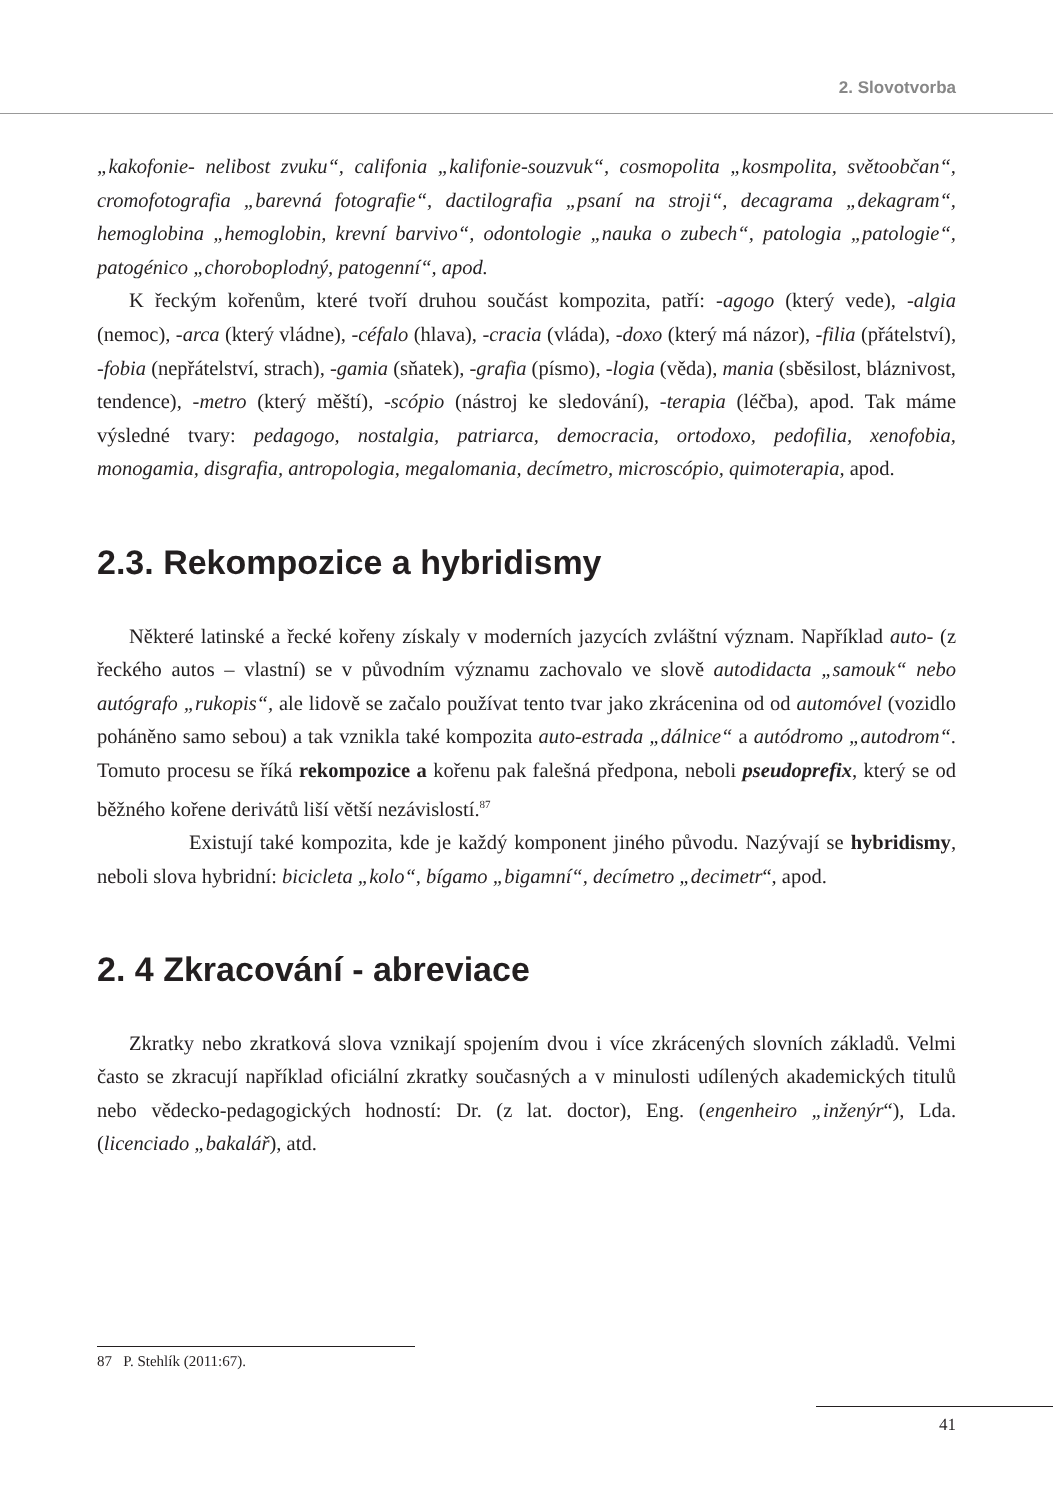2. Slovotvorba
„kakofonie- nelibost zvuku“, califonia „kalifonie-souzvuk“, cosmopolita „kosmpolita, světoobčan“, cromofotografia „barevná fotografie“, dactilografia „psaní na stroji“, decagrama „dekagram“, hemoglobina „hemoglobin, krevní barvivo“, odontologie „nauka o zubech“, patologia „patologie“, patogénico „choroboplodný, patogenní“, apod.
K řeckým kořenům, které tvoří druhou součást kompozita, patří: -agogo (který vede), -algia (nemoc), -arca (který vládne), -céfalo (hlava), -cracia (vláda), -doxo (který má názor), -filia (přátelství), -fobia (nepřátelství, strach), -gamia (sňatek), -grafia (písmo), -logia (věda), mania (sběsilost, bláznivost, tendence), -metro (který měští), -scópio (nástroj ke sledování), -terapia (léčba), apod. Tak máme výsledné tvary: pedagogo, nostalgia, patriarca, democracia, ortodoxo, pedofilia, xenofobia, monogamia, disgrafia, antropologia, megalomania, decímetro, microscópio, quimoterapia, apod.
2.3. Rekompozice a hybridismy
Některé latinské a řecké kořeny získaly v moderních jazycích zvláštní význam. Například auto- (z řeckého autos – vlastní) se v původním významu zachovalo ve slově autodidacta „samouk“ nebo autógrafo „rukopis“, ale lidově se začalo používat tento tvar jako zkrácenina od od automóvel (vozidlo poháněno samo sebou) a tak vznikla také kompozita auto-estrada „dálnice“ a autódromo „autodrom“. Tomuto procesu se říká rekompozice a kořenu pak falešná předpona, neboli pseudoprefix, který se od běžného kořene derivátů liší větší nezávislostí.<sup>87</sup>
Existují také kompozita, kde je každý komponent jiného původu. Nazývají se hybridismy, neboli slova hybridní: bicicleta „kolo“, bígamo „bigamní“, decímetro „decimetr“, apod.
2. 4 Zkracování - abreviace
Zkratky nebo zkratková slova vznikají spojením dvou i více zkrácených slovních základů. Velmi často se zkracují například oficiální zkratky současných a v minulosti udílených akademických titulů nebo vědecko-pedagogických hodností: Dr. (z lat. doctor), Eng. (engenheiro „inženýr“), Lda. (licenciado „bakalář), atd.
87 P. Stehlík (2011:67).
41